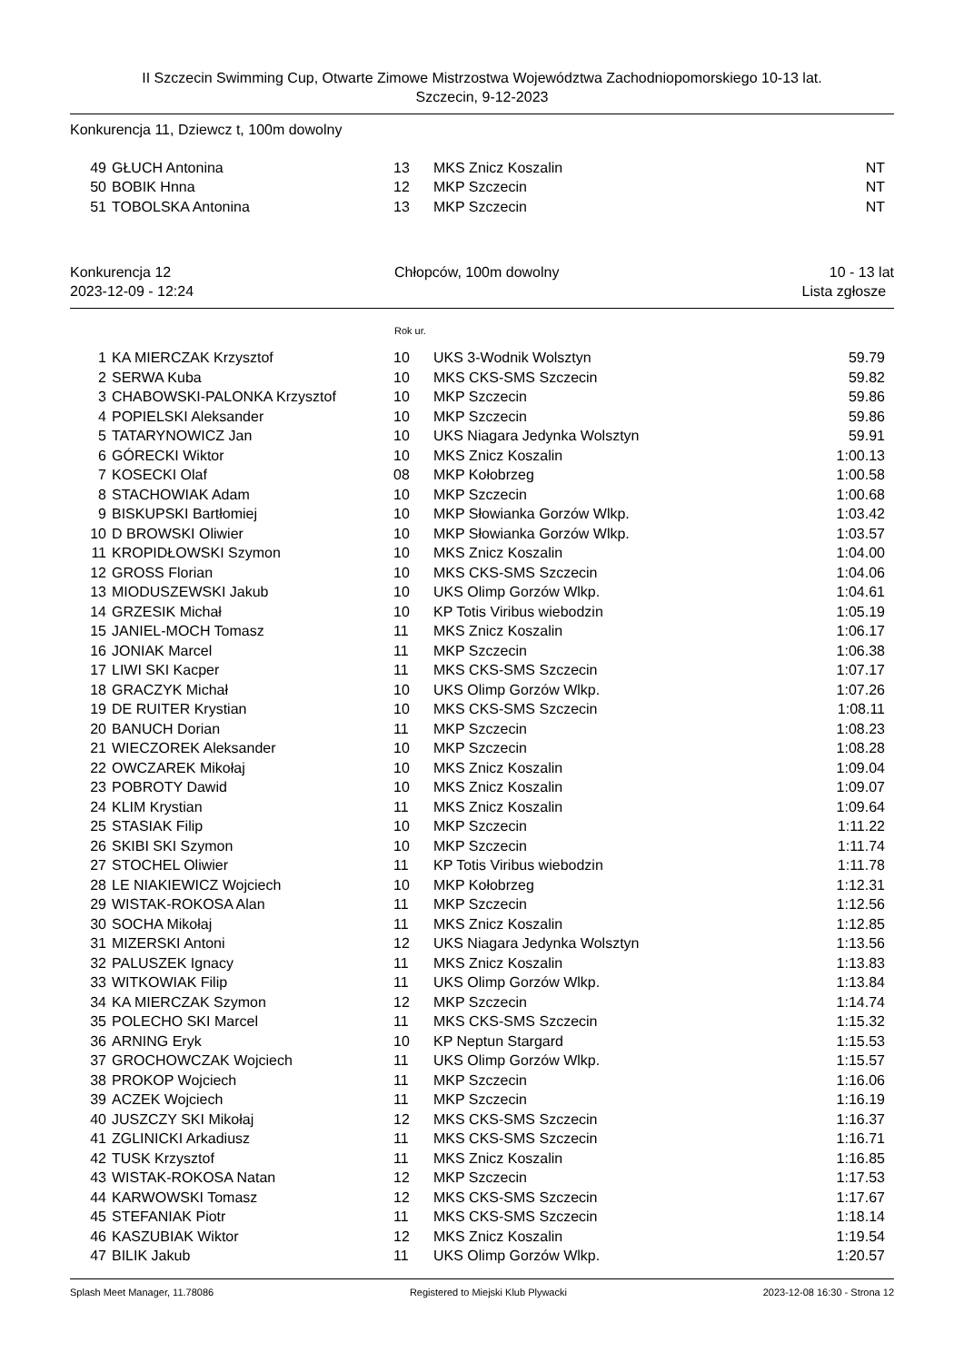II Szczecin Swimming Cup, Otwarte Zimowe Mistrzostwa Województwa Zachodniopomorskiego 10-13 lat.
Szczecin, 9-12-2023
Konkurencja 11, Dziewcz t, 100m dowolny
| 49 | GŁUCH Antonina | 13 | MKS Znicz Koszalin | NT |
| 50 | BOBIK Hnna | 12 | MKP Szczecin | NT |
| 51 | TOBOLSKA Antonina | 13 | MKP Szczecin | NT |
Konkurencja 12
2023-12-09 - 12:24 Chłopców, 100m dowolny 10 - 13 lat
Lista zgłosze
Rok ur.
| 1 | KA MIERCZAK Krzysztof | 10 | UKS 3-Wodnik Wolsztyn | 59.79 |
| 2 | SERWA Kuba | 10 | MKS CKS-SMS Szczecin | 59.82 |
| 3 | CHABOWSKI-PALONKA Krzysztof | 10 | MKP Szczecin | 59.86 |
| 4 | POPIELSKI Aleksander | 10 | MKP Szczecin | 59.86 |
| 5 | TATARYNOWICZ Jan | 10 | UKS Niagara Jedynka Wolsztyn | 59.91 |
| 6 | GÓRECKI Wiktor | 10 | MKS Znicz Koszalin | 1:00.13 |
| 7 | KOSECKI Olaf | 08 | MKP Kołobrzeg | 1:00.58 |
| 8 | STACHOWIAK Adam | 10 | MKP Szczecin | 1:00.68 |
| 9 | BISKUPSKI Bartłomiej | 10 | MKP Słowianka Gorzów Wlkp. | 1:03.42 |
| 10 | D BROWSKI Oliwier | 10 | MKP Słowianka Gorzów Wlkp. | 1:03.57 |
| 11 | KROPIDŁOWSKI Szymon | 10 | MKS Znicz Koszalin | 1:04.00 |
| 12 | GROSS Florian | 10 | MKS CKS-SMS Szczecin | 1:04.06 |
| 13 | MIODUSZEWSKI Jakub | 10 | UKS Olimp Gorzów Wlkp. | 1:04.61 |
| 14 | GRZESIK Michał | 10 | KP Totis Viribus wiebodzin | 1:05.19 |
| 15 | JANIEL-MOCH Tomasz | 11 | MKS Znicz Koszalin | 1:06.17 |
| 16 | JONIAK Marcel | 11 | MKP Szczecin | 1:06.38 |
| 17 | LIWI SKI Kacper | 11 | MKS CKS-SMS Szczecin | 1:07.17 |
| 18 | GRACZYK Michał | 10 | UKS Olimp Gorzów Wlkp. | 1:07.26 |
| 19 | DE RUITER Krystian | 10 | MKS CKS-SMS Szczecin | 1:08.11 |
| 20 | BANUCH Dorian | 11 | MKP Szczecin | 1:08.23 |
| 21 | WIECZOREK Aleksander | 10 | MKP Szczecin | 1:08.28 |
| 22 | OWCZAREK Mikołaj | 10 | MKS Znicz Koszalin | 1:09.04 |
| 23 | POBROTY Dawid | 10 | MKS Znicz Koszalin | 1:09.07 |
| 24 | KLIM Krystian | 11 | MKS Znicz Koszalin | 1:09.64 |
| 25 | STASIAK Filip | 10 | MKP Szczecin | 1:11.22 |
| 26 | SKIBI SKI Szymon | 10 | MKP Szczecin | 1:11.74 |
| 27 | STOCHEL Oliwier | 11 | KP Totis Viribus wiebodzin | 1:11.78 |
| 28 | LE NIAKIEWICZ Wojciech | 10 | MKP Kołobrzeg | 1:12.31 |
| 29 | WISTAK-ROKOSA Alan | 11 | MKP Szczecin | 1:12.56 |
| 30 | SOCHA Mikołaj | 11 | MKS Znicz Koszalin | 1:12.85 |
| 31 | MIZERSKI Antoni | 12 | UKS Niagara Jedynka Wolsztyn | 1:13.56 |
| 32 | PALUSZEK Ignacy | 11 | MKS Znicz Koszalin | 1:13.83 |
| 33 | WITKOWIAK Filip | 11 | UKS Olimp Gorzów Wlkp. | 1:13.84 |
| 34 | KA MIERCZAK Szymon | 12 | MKP Szczecin | 1:14.74 |
| 35 | POLECHO SKI Marcel | 11 | MKS CKS-SMS Szczecin | 1:15.32 |
| 36 | ARNING Eryk | 10 | KP Neptun Stargard | 1:15.53 |
| 37 | GROCHOWCZAK Wojciech | 11 | UKS Olimp Gorzów Wlkp. | 1:15.57 |
| 38 | PROKOP Wojciech | 11 | MKP Szczecin | 1:16.06 |
| 39 | ACZEK Wojciech | 11 | MKP Szczecin | 1:16.19 |
| 40 | JUSZCZY SKI Mikołaj | 12 | MKS CKS-SMS Szczecin | 1:16.37 |
| 41 | ZGLINICKI Arkadiusz | 11 | MKS CKS-SMS Szczecin | 1:16.71 |
| 42 | TUSK Krzysztof | 11 | MKS Znicz Koszalin | 1:16.85 |
| 43 | WISTAK-ROKOSA Natan | 12 | MKP Szczecin | 1:17.53 |
| 44 | KARWOWSKI Tomasz | 12 | MKS CKS-SMS Szczecin | 1:17.67 |
| 45 | STEFANIAK Piotr | 11 | MKS CKS-SMS Szczecin | 1:18.14 |
| 46 | KASZUBIAK Wiktor | 12 | MKS Znicz Koszalin | 1:19.54 |
| 47 | BILIK Jakub | 11 | UKS Olimp Gorzów Wlkp. | 1:20.57 |
Splash Meet Manager, 11.78086 Registered to Miejski Klub Plywacki 2023-12-08 16:30 - Strona 12